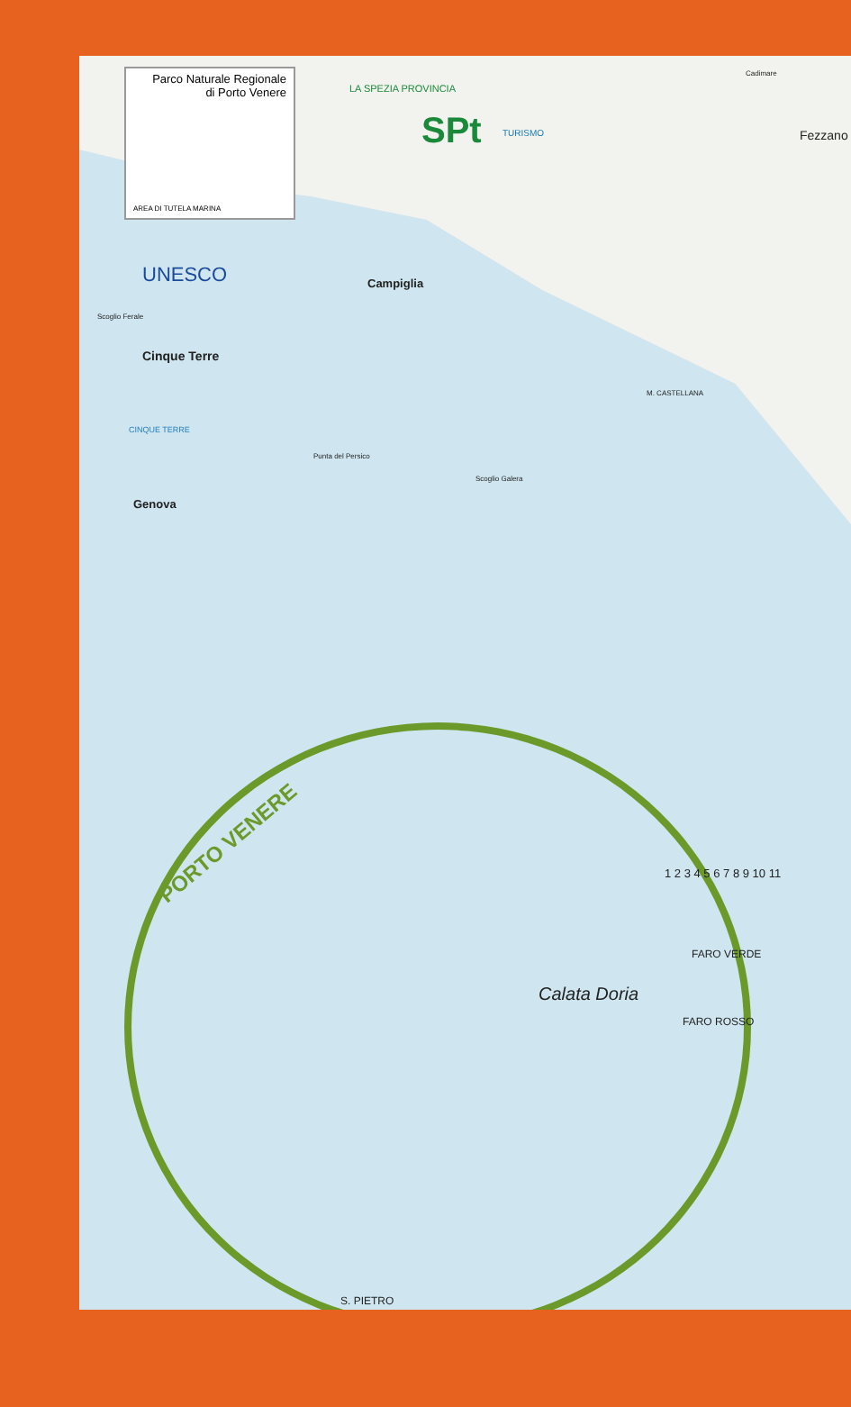Parco Naturale Regionale
di Porto Venere
AREA DI TUTELA MARINA
LA SPEZIA PROVINCIA
SPt TURISMO
UNESCO Campiglia
Scoglio Ferale
Cinque Terre
CINQUE TERRE
Genova
Punta del Persico
Scoglio Galera
M. CASTELLANA
Cadimare
Fezzano
PORTO VENERE
Calata Doria
FARO VERDE
FARO ROSSO
S. PIETRO
1 2 3 4 5 6 7 8 9 10 11